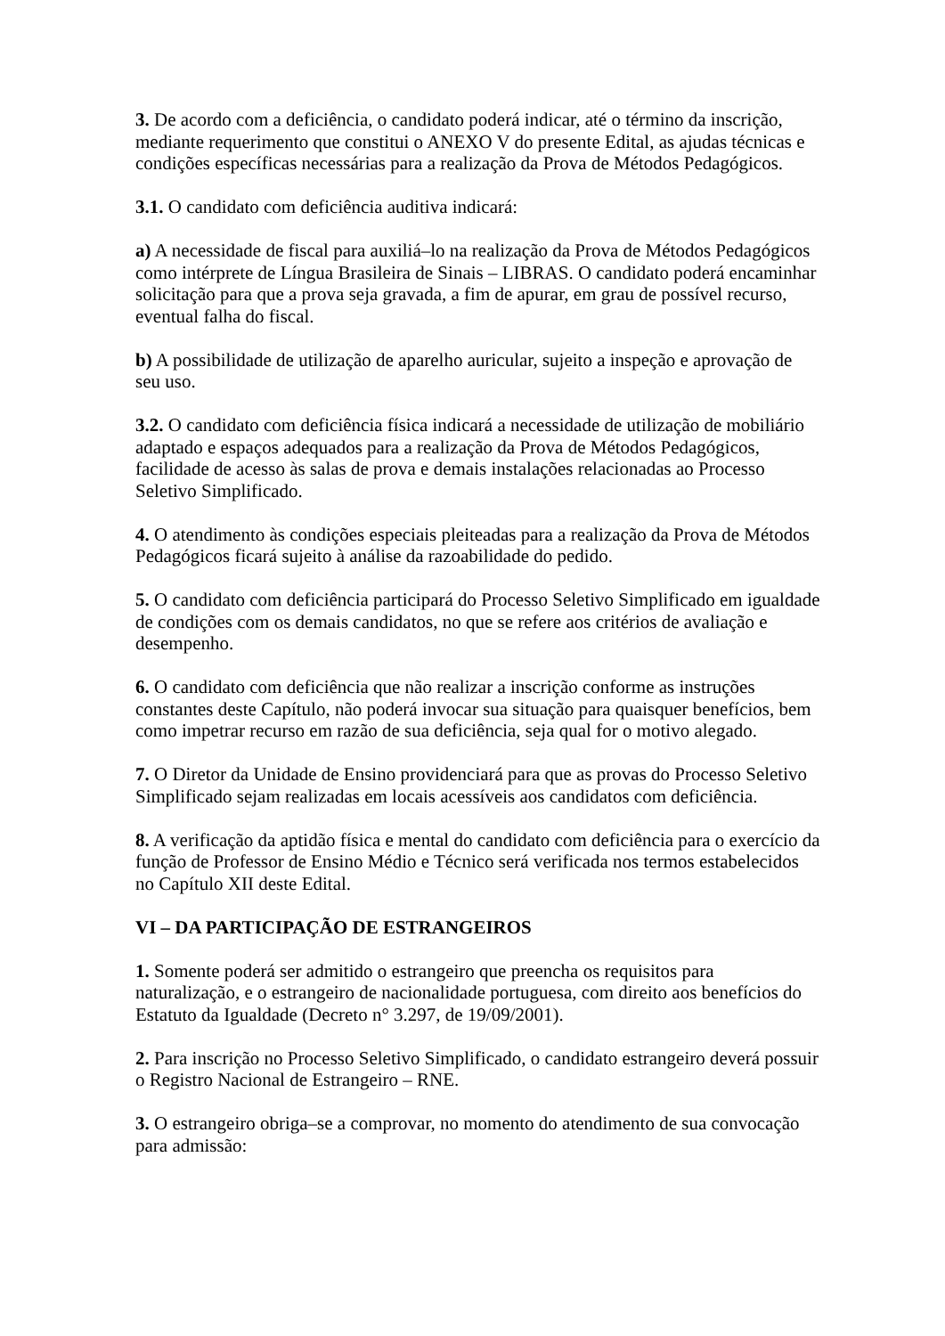3. De acordo com a deficiência, o candidato poderá indicar, até o término da inscrição, mediante requerimento que constitui o ANEXO V do presente Edital, as ajudas técnicas e condições específicas necessárias para a realização da Prova de Métodos Pedagógicos.
3.1. O candidato com deficiência auditiva indicará:
a) A necessidade de fiscal para auxiliá–lo na realização da Prova de Métodos Pedagógicos como intérprete de Língua Brasileira de Sinais – LIBRAS. O candidato poderá encaminhar solicitação para que a prova seja gravada, a fim de apurar, em grau de possível recurso, eventual falha do fiscal.
b) A possibilidade de utilização de aparelho auricular, sujeito a inspeção e aprovação de seu uso.
3.2. O candidato com deficiência física indicará a necessidade de utilização de mobiliário adaptado e espaços adequados para a realização da Prova de Métodos Pedagógicos, facilidade de acesso às salas de prova e demais instalações relacionadas ao Processo Seletivo Simplificado.
4. O atendimento às condições especiais pleiteadas para a realização da Prova de Métodos Pedagógicos ficará sujeito à análise da razoabilidade do pedido.
5. O candidato com deficiência participará do Processo Seletivo Simplificado em igualdade de condições com os demais candidatos, no que se refere aos critérios de avaliação e desempenho.
6. O candidato com deficiência que não realizar a inscrição conforme as instruções constantes deste Capítulo, não poderá invocar sua situação para quaisquer benefícios, bem como impetrar recurso em razão de sua deficiência, seja qual for o motivo alegado.
7. O Diretor da Unidade de Ensino providenciará para que as provas do Processo Seletivo Simplificado sejam realizadas em locais acessíveis aos candidatos com deficiência.
8. A verificação da aptidão física e mental do candidato com deficiência para o exercício da função de Professor de Ensino Médio e Técnico será verificada nos termos estabelecidos no Capítulo XII deste Edital.
VI – DA PARTICIPAÇÃO DE ESTRANGEIROS
1. Somente poderá ser admitido o estrangeiro que preencha os requisitos para naturalização, e o estrangeiro de nacionalidade portuguesa, com direito aos benefícios do Estatuto da Igualdade (Decreto n° 3.297, de 19/09/2001).
2. Para inscrição no Processo Seletivo Simplificado, o candidato estrangeiro deverá possuir o Registro Nacional de Estrangeiro – RNE.
3. O estrangeiro obriga–se a comprovar, no momento do atendimento de sua convocação para admissão: